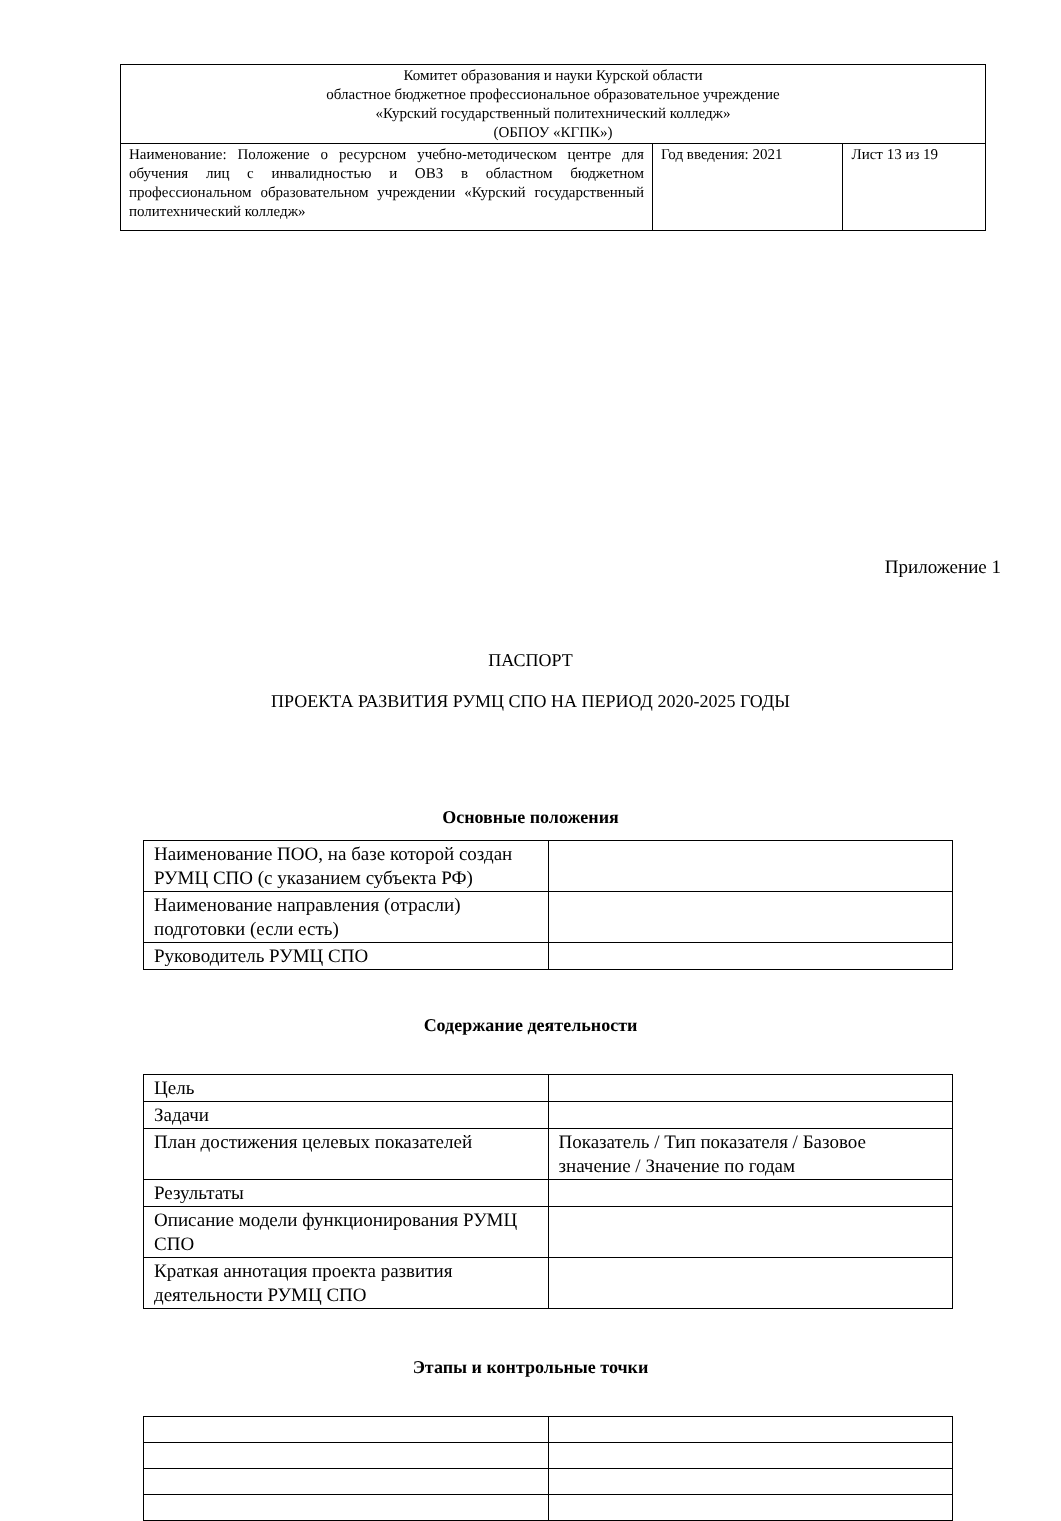| Комитет образования и науки Курской области областное бюджетное профессиональное образовательное учреждение «Курский государственный политехнический колледж» (ОБПОУ «КГПК») | | |
| Наименование: Положение о ресурсном учебно-методическом центре для обучения лиц с инвалидностью и ОВЗ в областном бюджетном профессиональном образовательном учреждении «Курский государственный политехнический колледж» | Год введения: 2021 | Лист 13 из 19 |
Приложение 1
ПАСПОРТ
ПРОЕКТА РАЗВИТИЯ РУМЦ СПО НА ПЕРИОД 2020-2025 ГОДЫ
Основные положения
| Наименование ПОО, на базе которой создан РУМЦ СПО (с указанием субъекта РФ) | |
| Наименование направления (отрасли) подготовки (если есть) | |
| Руководитель РУМЦ СПО | |
Содержание деятельности
| Цель | |
| Задачи | |
| План достижения целевых показателей | Показатель / Тип показателя / Базовое значение / Значение по годам |
| Результаты | |
| Описание модели функционирования РУМЦ СПО | |
| Краткая аннотация проекта развития деятельности РУМЦ СПО | |
Этапы и контрольные точки